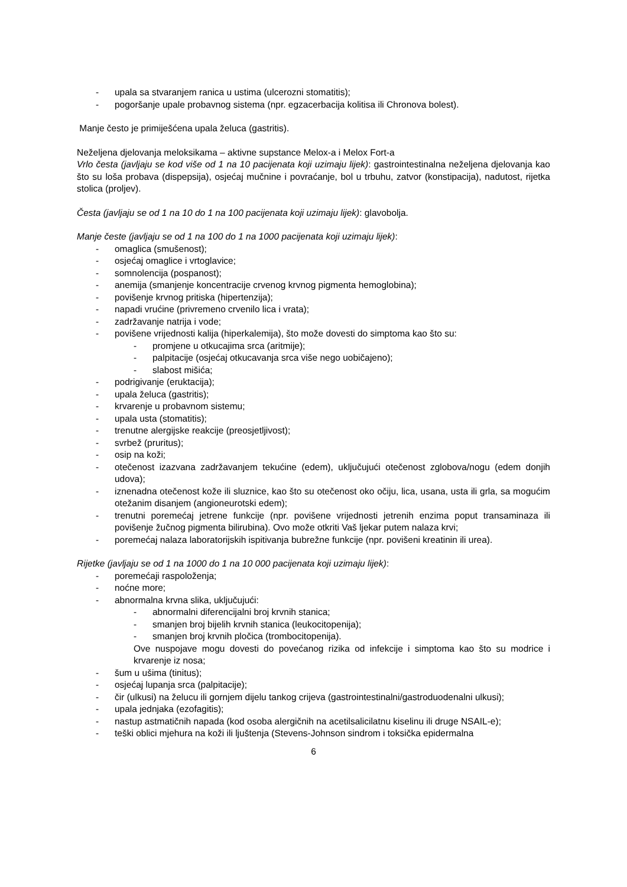- upala sa stvaranjem ranica u ustima (ulcerozni stomatitis);
- pogoršanje upale probavnog sistema (npr. egzacerbacija kolitisa ili Chronova bolest).
Manje često je primiješćena upala želuca (gastritis).
Neželjena djelovanja meloksikama – aktivne supstance Melox-a i Melox Fort-a
Vrlo česta (javljaju se kod više od 1 na 10 pacijenata koji uzimaju lijek): gastrointestinalna neželjena djelovanja kao što su loša probava (dispepsija), osjećaj mučnine i povraćanje, bol u trbuhu, zatvor (konstipacija), nadutost, rijetka stolica (proljev).
Česta (javljaju se od 1 na 10 do 1 na 100 pacijenata koji uzimaju lijek): glavobolja.
Manje česte (javljaju se od 1 na 100 do 1 na 1000 pacijenata koji uzimaju lijek):
- omaglica (smušenost);
- osjećaj omaglice i vrtoglavice;
- somnolencija (pospanost);
- anemija (smanjenje koncentracije crvenog krvnog pigmenta hemoglobina);
- povišenje krvnog pritiska (hipertenzija);
- napadi vrućine (privremeno crvenilo lica i vrata);
- zadržavanje natrija i vode;
- povišene vrijednosti kalija (hiperkalemija), što može dovesti do simptoma kao što su:
- promjene u otkucajima srca (aritmije);
- palpitacije (osjećaj otkucavanja srca više nego uobičajeno);
- slabost mišića;
- podrigivanje (eruktacija);
- upala želuca (gastritis);
- krvarenje u probavnom sistemu;
- upala usta (stomatitis);
- trenutne alergijske reakcije (preosjetljivost);
- svrbež (pruritus);
- osip na koži;
- otečenost izazvana zadržavanjem tekućine (edem), uključujući otečenost zglobova/nogu (edem donjih udova);
- iznenadna otečenost kože ili sluznice, kao što su otečenost oko očiju, lica, usana, usta ili grla, sa mogućim otežanim disanjem (angioneurotski edem);
- trenutni poremećaj jetrene funkcije (npr. povišene vrijednosti jetrenih enzima poput transaminaza ili povišenje žučnog pigmenta bilirubina). Ovo može otkriti Vaš ljekar putem nalaza krvi;
- poremećaj nalaza laboratorijskih ispitivanja bubrežne funkcije (npr. povišeni kreatinin ili urea).
Rijetke (javljaju se od 1 na 1000 do 1 na 10 000 pacijenata koji uzimaju lijek):
- poremećaji raspoloženja;
- noćne more;
- abnormalna krvna slika, uključujući:
- abnormalni diferencijalni broj krvnih stanica;
- smanjen broj bijelih krvnih stanica (leukocitopenija);
- smanjen broj krvnih pločica (trombocitopenija).
Ove nuspojave mogu dovesti do povećanog rizika od infekcije i simptoma kao što su modrice i krvarenje iz nosa;
- šum u ušima (tinitus);
- osjećaj lupanja srca (palpitacije);
- čir (ulkusi) na želucu ili gornjem dijelu tankog crijeva (gastrointestinalni/gastroduodenalni ulkusi);
- upala jednjaka (ezofagitis);
- nastup astmatičnih napada (kod osoba alergičnih na acetilsalicilatnu kiselinu ili druge NSAIL-e);
- teški oblici mjehura na koži ili ljuštenja (Stevens-Johnson sindrom i toksička epidermalna
6